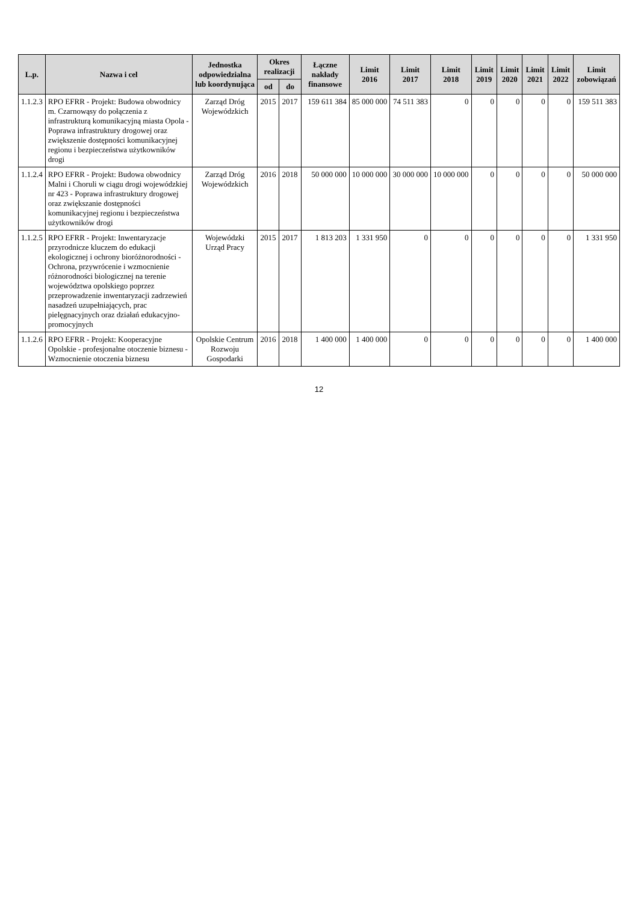| L.p. | Nazwa i cel | Jednostka odpowiedzialna lub koordynująca | Okres realizacji | | Łączne nakłady finansowe | Limit 2016 | Limit 2017 | Limit 2018 | Limit 2019 | Limit 2020 | Limit 2021 | Limit 2022 | Limit zobowiązań |
| --- | --- | --- | --- | --- | --- | --- | --- | --- | --- | --- | --- | --- | --- |
| | | | od | do | | | | | | | | | |
| 1.1.2.3 | RPO EFRR - Projekt: Budowa obwodnicy m. Czarnowąsy do połączenia z infrastrukturą komunikacyjną miasta Opola - Poprawa infrastruktury drogowej oraz zwiększenie dostępności komunikacyjnej regionu i bezpieczeństwa użytkowników drogi | Zarząd Dróg Wojewódzkich | 2015 | 2017 | 159 611 384 | 85 000 000 | 74 511 383 | 0 | 0 | 0 | 0 | 0 | 159 511 383 |
| 1.1.2.4 | RPO EFRR - Projekt: Budowa obwodnicy Malni i Choruli w ciągu drogi wojewódzkiej nr 423 - Poprawa infrastruktury drogowej oraz zwiększanie dostępności komunikacyjnej regionu i bezpieczeństwa użytkowników drogi | Zarząd Dróg Wojewódzkich | 2016 | 2018 | 50 000 000 | 10 000 000 | 30 000 000 | 10 000 000 | 0 | 0 | 0 | 0 | 50 000 000 |
| 1.1.2.5 | RPO EFRR - Projekt: Inwentaryzacje przyrodnicze kluczem do edukacji ekologicznej i ochrony bioróżnorodności - Ochrona, przywrócenie i wzmocnienie różnorodności biologicznej na terenie województwa opolskiego poprzez przeprowadzenie inwentaryzacji zadrzewień nasadzeń uzupełniających, prac pielęgnacyjnych oraz działań edukacyjno- promocyjnych | Wojewódzki Urząd Pracy | 2015 | 2017 | 1 813 203 | 1 331 950 | 0 | 0 | 0 | 0 | 0 | 0 | 1 331 950 |
| 1.1.2.6 | RPO EFRR - Projekt: Kooperacyjne Opolskie - profesjonalne otoczenie biznesu - Wzmocnienie otoczenia biznesu | Opolskie Centrum Rozwoju Gospodarki | 2016 | 2018 | 1 400 000 | 1 400 000 | 0 | 0 | 0 | 0 | 0 | 0 | 1 400 000 |
12